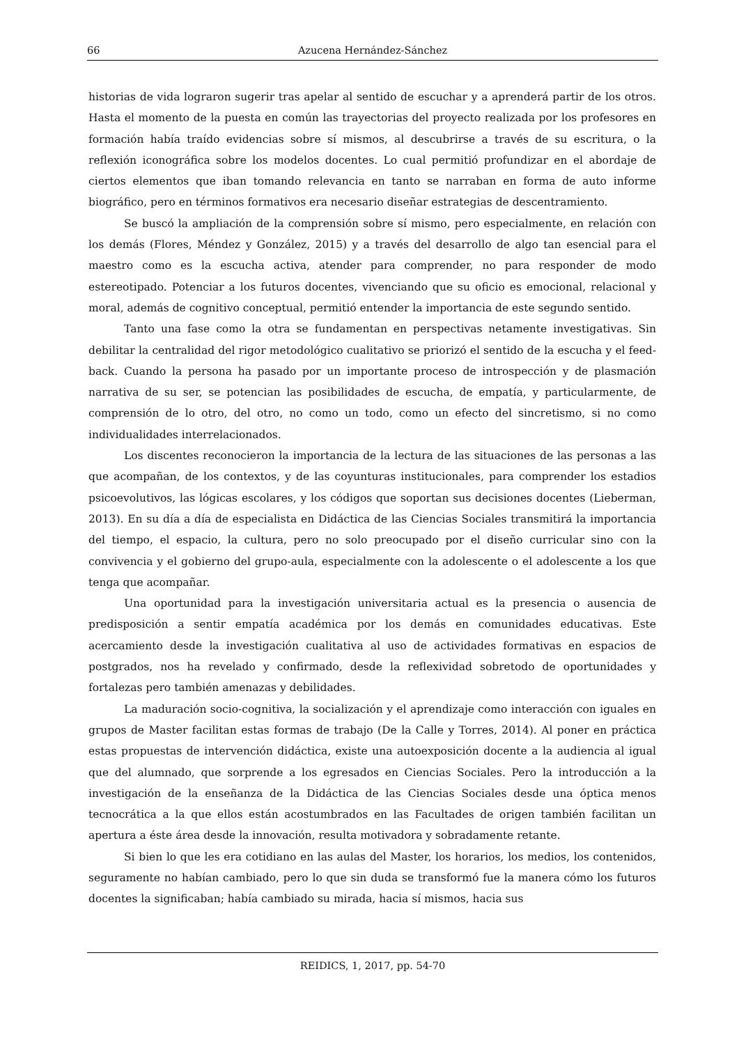66 Azucena Hernández-Sánchez
historias de vida lograron sugerir tras apelar al sentido de escuchar y a aprenderá partir de los otros. Hasta el momento de la puesta en común las trayectorias del proyecto realizada por los profesores en formación había traído evidencias sobre sí mismos, al descubrirse a través de su escritura, o la reflexión iconográfica sobre los modelos docentes. Lo cual permitió profundizar en el abordaje de ciertos elementos que iban tomando relevancia en tanto se narraban en forma de auto informe biográfico, pero en términos formativos era necesario diseñar estrategias de descentramiento.
Se buscó la ampliación de la comprensión sobre sí mismo, pero especialmente, en relación con los demás (Flores, Méndez y González, 2015) y a través del desarrollo de algo tan esencial para el maestro como es la escucha activa, atender para comprender, no para responder de modo estereotipado. Potenciar a los futuros docentes, vivenciando que su oficio es emocional, relacional y moral, además de cognitivo conceptual, permitió entender la importancia de este segundo sentido.
Tanto una fase como la otra se fundamentan en perspectivas netamente investigativas. Sin debilitar la centralidad del rigor metodológico cualitativo se priorizó el sentido de la escucha y el feed-back. Cuando la persona ha pasado por un importante proceso de introspección y de plasmación narrativa de su ser, se potencian las posibilidades de escucha, de empatía, y particularmente, de comprensión de lo otro, del otro, no como un todo, como un efecto del sincretismo, si no como individualidades interrelacionados.
Los discentes reconocieron la importancia de la lectura de las situaciones de las personas a las que acompañan, de los contextos, y de las coyunturas institucionales, para comprender los estadios psicoevolutivos, las lógicas escolares, y los códigos que soportan sus decisiones docentes (Lieberman, 2013). En su día a día de especialista en Didáctica de las Ciencias Sociales transmitirá la importancia del tiempo, el espacio, la cultura, pero no solo preocupado por el diseño curricular sino con la convivencia y el gobierno del grupo-aula, especialmente con la adolescente o el adolescente a los que tenga que acompañar.
Una oportunidad para la investigación universitaria actual es la presencia o ausencia de predisposición a sentir empatía académica por los demás en comunidades educativas. Este acercamiento desde la investigación cualitativa al uso de actividades formativas en espacios de postgrados, nos ha revelado y confirmado, desde la reflexividad sobretodo de oportunidades y fortalezas pero también amenazas y debilidades.
La maduración socio-cognitiva, la socialización y el aprendizaje como interacción con iguales en grupos de Master facilitan estas formas de trabajo (De la Calle y Torres, 2014). Al poner en práctica estas propuestas de intervención didáctica, existe una autoexposición docente a la audiencia al igual que del alumnado, que sorprende a los egresados en Ciencias Sociales. Pero la introducción a la investigación de la enseñanza de la Didáctica de las Ciencias Sociales desde una óptica menos tecnocrática a la que ellos están acostumbrados en las Facultades de origen también facilitan un apertura a éste área desde la innovación, resulta motivadora y sobradamente retante.
Si bien lo que les era cotidiano en las aulas del Master, los horarios, los medios, los contenidos, seguramente no habían cambiado, pero lo que sin duda se transformó fue la manera cómo los futuros docentes la significaban; había cambiado su mirada, hacia sí mismos, hacia sus
REIDICS, 1, 2017, pp. 54-70